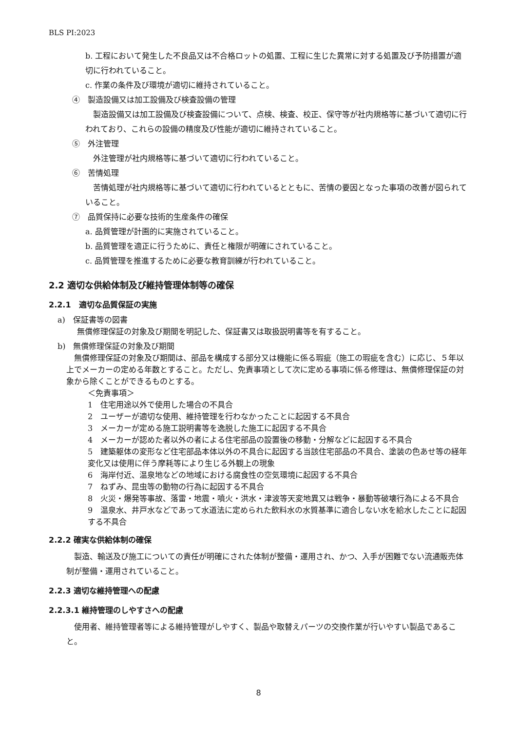BLS PI:2023
b. 工程において発生した不良品又は不合格ロットの処置、工程に生じた異常に対する処置及び予防措置が適切に行われていること。
c. 作業の条件及び環境が適切に維持されていること。
④　製造設備又は加工設備及び検査設備の管理
　製造設備又は加工設備及び検査設備について、点検、検査、校正、保守等が社内規格等に基づいて適切に行われており、これらの設備の精度及び性能が適切に維持されていること。
⑤　外注管理
　外注管理が社内規格等に基づいて適切に行われていること。
⑥　苦情処理
　苦情処理が社内規格等に基づいて適切に行われているとともに、苦情の要因となった事項の改善が図られていること。
⑦　品質保持に必要な技術的生産条件の確保
a. 品質管理が計画的に実施されていること。
b. 品質管理を適正に行うために、責任と権限が明確にされていること。
c. 品質管理を推進するために必要な教育訓練が行われていること。
2.2 適切な供給体制及び維持管理体制等の確保
2.2.1　適切な品質保証の実施
a)　保証書等の図書
無償修理保証の対象及び期間を明記した、保証書又は取扱説明書等を有すること。
b)　無償修理保証の対象及び期間
　無償修理保証の対象及び期間は、部品を構成する部分又は機能に係る瑕疵（施工の瑕疵を含む）に応じ、５年以上でメーカーの定める年数とすること。ただし、免責事項として次に定める事項に係る修理は、無償修理保証の対象から除くことができるものとする。
＜免責事項＞
1　住宅用途以外で使用した場合の不具合
2　ユーザーが適切な使用、維持管理を行わなかったことに起因する不具合
3　メーカーが定める施工説明書等を逸脱した施工に起因する不具合
4　メーカーが認めた者以外の者による住宅部品の設置後の移動・分解などに起因する不具合
5　建築躯体の変形など住宅部品本体以外の不具合に起因する当該住宅部品の不具合、塗装の色あせ等の経年変化又は使用に伴う摩耗等により生じる外観上の現象
6　海岸付近、温泉地などの地域における腐食性の空気環境に起因する不具合
7　ねずみ、昆虫等の動物の行為に起因する不具合
8　火災・爆発等事故、落雷・地震・噴火・洪水・津波等天変地異又は戦争・暴動等破壊行為による不具合
9　温泉水、井戸水などであって水道法に定められた飲料水の水質基準に適合しない水を給水したことに起因する不具合
2.2.2 確実な供給体制の確保
　製造、輸送及び施工についての責任が明確にされた体制が整備・運用され、かつ、入手が困難でない流通販売体制が整備・運用されていること。
2.2.3 適切な維持管理への配慮
2.2.3.1 維持管理のしやすさへの配慮
　使用者、維持管理者等による維持管理がしやすく、製品や取替えパーツの交換作業が行いやすい製品であること。
8